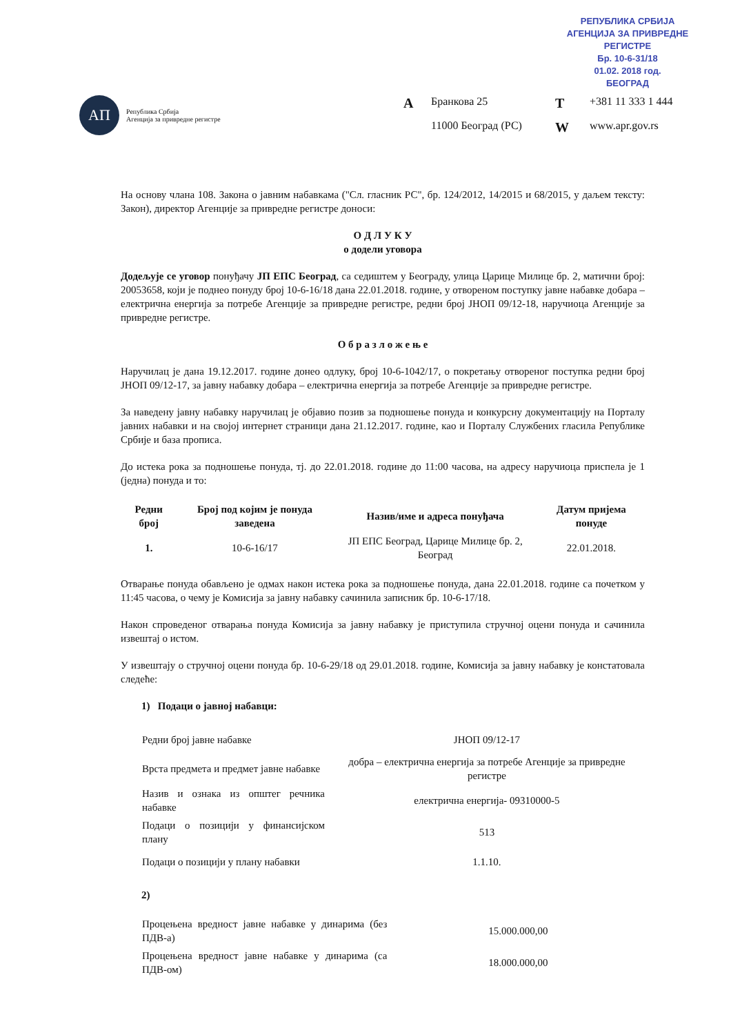РЕПУБЛИКА СРБИЈА
АГЕНЦИЈА ЗА ПРИВРЕДНЕ РЕГИСТРЕ
Бр. 10-6-31/18
01.02. 2018 год.
БЕОГРАД
АП
Република Србија
Агенција за привредне регистре
A Бранкова 25 T +381 11 333 1 444 11000 Београд (РС) W www.apr.gov.rs
На основу члана 108. Закона о јавним набавкама ("Сл. гласник РС", бр. 124/2012, 14/2015 и 68/2015, у даљем тексту: Закон), директор Агенције за привредне регистре доноси:
О Д Л У К У
о додели уговора
Додељује се уговор понуђачу ЈП ЕПС Београд, са седиштем у Београду, улица Царице Милице бр. 2, матични број: 20053658, који је поднео понуду број 10-6-16/18 дана 22.01.2018. године, у отвореном поступку јавне набавке добара – електрична енергија за потребе Агенције за привредне регистре, редни број ЈНОП 09/12-18, наручиоца Агенције за привредне регистре.
О б р а з л о ж е њ е
Наручилац је дана 19.12.2017. године донео одлуку, број 10-6-1042/17, о покретању отвореног поступка редни број ЈНОП 09/12-17, за јавну набавку добара – електрична енергија за потребе Агенције за привредне регистре.
За наведену јавну набавку наручилац је објавио позив за подношење понуда и конкурсну документацију на Порталу јавних набавки и на својој интернет страници дана 21.12.2017. године, као и Порталу Службених гласила Републике Србије и база прописа.
До истека рока за подношење понуда, тј. до 22.01.2018. године до 11:00 часова, на адресу наручиоца приспела је 1 (једна) понуда и то:
| Редни број | Број под којим је понуда заведена | Назив/име и адреса понуђача | Датум пријема понуде |
| --- | --- | --- | --- |
| 1. | 10-6-16/17 | ЈП ЕПС Београд, Царице Милице бр. 2, Београд | 22.01.2018. |
Отварање понуда обављено је одмах након истека рока за подношење понуда, дана 22.01.2018. године са почетком у 11:45 часова, о чему је Комисија за јавну набавку сачинила записник бр. 10-6-17/18.
Након спроведеног отварања понуда Комисија за јавну набавку је приступила стручној оцени понуда и сачинила извештај о истом.
У извештају о стручној оцени понуда бр. 10-6-29/18 од 29.01.2018. године, Комисија за јавну набавку је констатовала следеће:
1) Подаци о јавној набавци:
| Редни број јавне набавке | ЈНОП 09/12-17 |
| Врста предмета и предмет јавне набавке | добра – електрична енергија за потребе Агенције за привредне регистре |
| Назив и ознака из општег речника набавке | електрична енергија- 09310000-5 |
| Подаци о позицији у финансијском плану | 513 |
| Подаци о позицији у плану набавки | 1.1.10. |
2)
| Процењена вредност јавне набавке у динарима (без ПДВ-а) | 15.000.000,00 |
| Процењена вредност јавне набавке у динарима (са ПДВ-ом) | 18.000.000,00 |